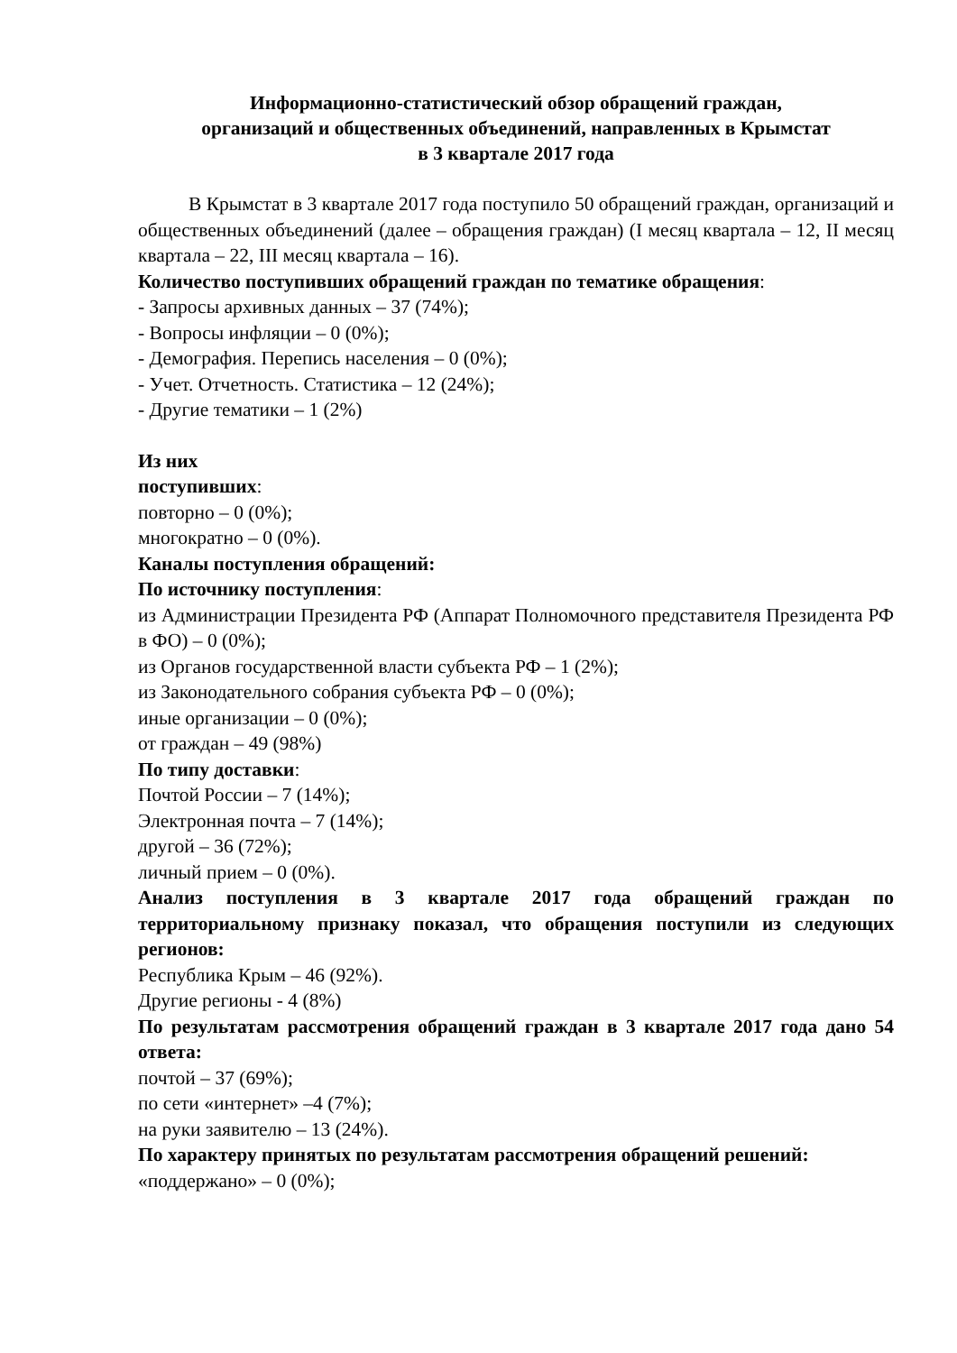Информационно-статистический обзор обращений граждан,
организаций и общественных объединений, направленных в Крымстат
в 3 квартале 2017 года
В Крымстат в 3 квартале 2017 года поступило 50 обращений граждан, организаций и общественных объединений (далее – обращения граждан) (I месяц квартала – 12, II месяц квартала – 22, III месяц квартала – 16).
Количество поступивших обращений граждан по тематике обращения:
- Запросы архивных данных – 37 (74%);
- Вопросы инфляции – 0 (0%);
- Демография. Перепись населения – 0 (0%);
- Учет. Отчетность. Статистика – 12 (24%);
- Другие тематики – 1 (2%)
Из них
поступивших:
повторно – 0 (0%);
многократно – 0 (0%).
Каналы поступления обращений:
По источнику поступления:
из Администрации Президента РФ (Аппарат Полномочного представителя Президента РФ в ФО) – 0 (0%);
из Органов государственной власти субъекта РФ – 1 (2%);
из Законодательного собрания субъекта РФ – 0 (0%);
иные организации – 0 (0%);
от граждан – 49 (98%)
По типу доставки:
Почтой России – 7 (14%);
Электронная почта – 7 (14%);
другой – 36 (72%);
личный прием – 0 (0%).
Анализ поступления в 3 квартале 2017 года обращений граждан по территориальному признаку показал, что обращения поступили из следующих регионов:
Республика Крым – 46 (92%).
Другие регионы - 4 (8%)
По результатам рассмотрения обращений граждан в 3 квартале 2017 года дано 54 ответа:
почтой – 37 (69%);
по сети «интернет» –4 (7%);
на руки заявителю – 13 (24%).
По характеру принятых по результатам рассмотрения обращений решений:
«поддержано» – 0 (0%);